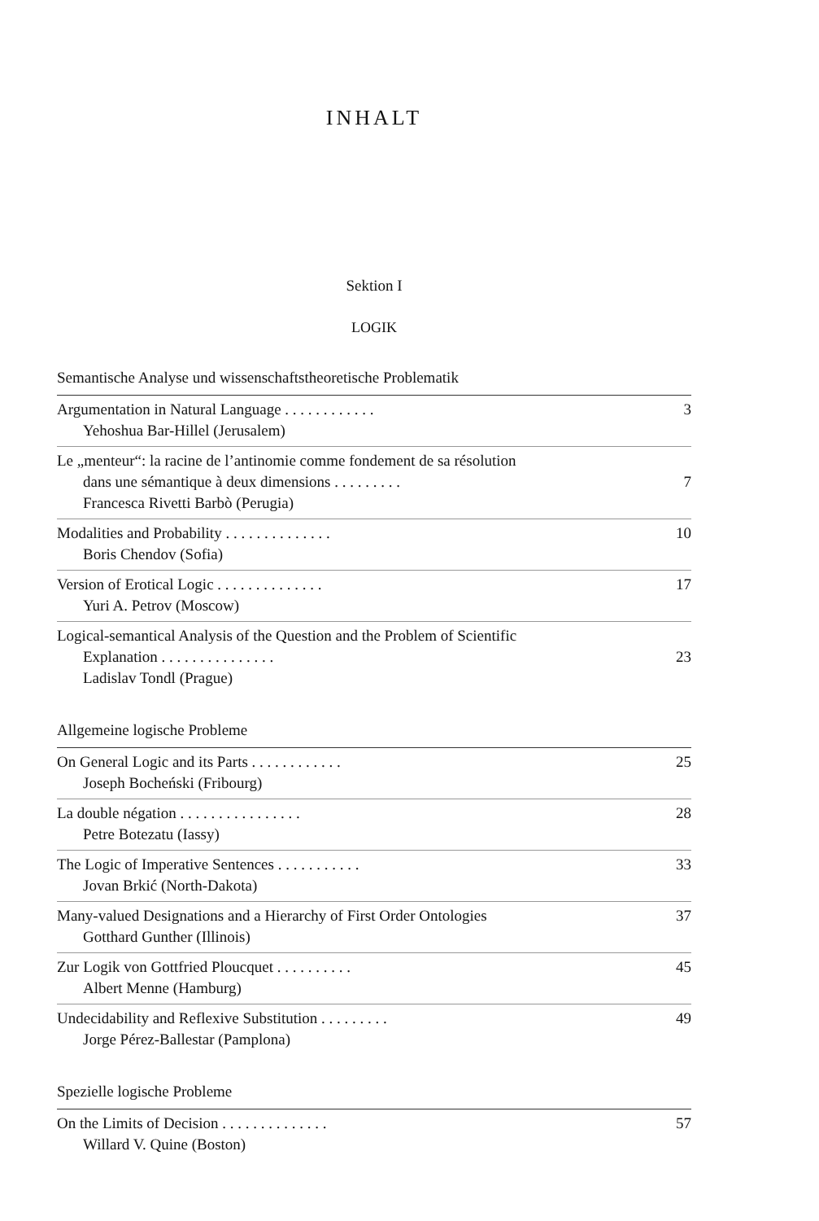INHALT
Sektion I
LOGIK
Semantische Analyse und wissenschaftstheoretische Problematik
Argumentation in Natural Language . . . . . . . . . . . .
Yehoshua Bar-Hillel (Jerusalem)
3
Le „menteur“: la racine de l’antinomie comme fondement de sa résolution
dans une sémantique à deux dimensions . . . . . . . . .
Francesca Rivetti Barbò (Perugia)
7
Modalities and Probability . . . . . . . . . . . . . .
Boris Chendov (Sofia)
10
Version of Erotical Logic . . . . . . . . . . . . . .
Yuri A. Petrov (Moscow)
17
Logical-semantical Analysis of the Question and the Problem of Scientific
Explanation . . . . . . . . . . . . . . .
Ladislav Tondl (Prague)
23
Allgemeine logische Probleme
On General Logic and its Parts . . . . . . . . . . . .
Joseph Bocheński (Fribourg)
25
La double négation . . . . . . . . . . . . . . . .
Petre Botezatu (Iassy)
28
The Logic of Imperative Sentences . . . . . . . . . . .
Jovan Brkić (North-Dakota)
33
Many-valued Designations and a Hierarchy of First Order Ontologies
Gotthard Gunther (Illinois)
37
Zur Logik von Gottfried Ploucquet . . . . . . . . . .
Albert Menne (Hamburg)
45
Undecidability and Reflexive Substitution . . . . . . . . .
Jorge Pérez-Ballestar (Pamplona)
49
Spezielle logische Probleme
On the Limits of Decision . . . . . . . . . . . . . .
Willard V. Quine (Boston)
57